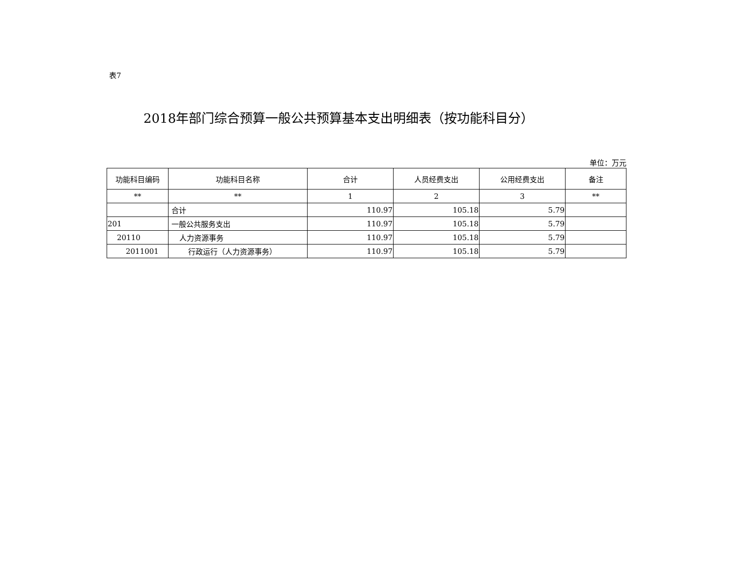表7
2018年部门综合预算一般公共预算基本支出明细表（按功能科目分）
单位：万元
| 功能科目编码 | 功能科目名称 | 合计 | 人员经费支出 | 公用经费支出 | 备注 |
| --- | --- | --- | --- | --- | --- |
| ** | ** | 1 | 2 | 3 | ** |
| | 合计 | 110.97 | 105.18 | 5.79 | |
| 201 | 一般公共服务支出 | 110.97 | 105.18 | 5.79 | |
| 20110 | 人力资源事务 | 110.97 | 105.18 | 5.79 | |
| 2011001 | 行政运行（人力资源事务） | 110.97 | 105.18 | 5.79 | |